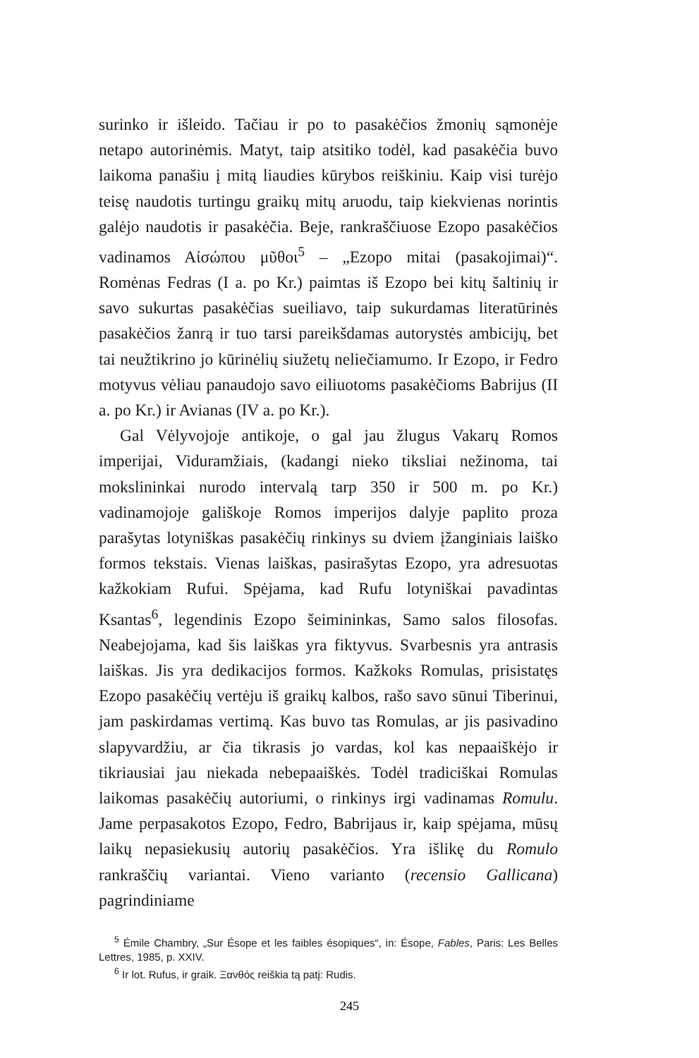surinko ir išleido. Tačiau ir po to pasakėčios žmonių sąmonėje netapo autorinėmis. Matyt, taip atsitiko todėl, kad pasakėčia buvo laikoma panašiu į mitą liaudies kūrybos reiškiniu. Kaip visi turėjo teisę naudotis turtingu graikų mitų aruodu, taip kiekvienas norintis galėjo naudotis ir pasakėčia. Beje, rankraščiuose Ezopo pasakėčios vadinamos Aἰσώπου μῦθοι<sup>5</sup> – „Ezopo mitai (pasakojimai)“. Romėnas Fedras (I a. po Kr.) paimtas iš Ezopo bei kitų šaltinių ir savo sukurtas pasakėčias sueiliavo, taip sukurdamas literatūrinės pasakėčios žanrą ir tuo tarsi pareikšdamas autorystės ambicijų, bet tai neužtikrino jo kūrinėlių siužetų neliečiamumo. Ir Ezopo, ir Fedro motyvus vėliau panaudojo savo eiliuotoms pasakėčioms Babrijus (II a. po Kr.) ir Avianas (IV a. po Kr.).
Gal Vėlyvojoje antikoje, o gal jau žlugus Vakarų Romos imperijai, Viduramžiais, (kadangi nieko tiksliai nežinoma, tai mokslininkai nurodo intervalą tarp 350 ir 500 m. po Kr.) vadinamojoje gališkoje Romos imperijos dalyje paplito proza parašytas lotyniškas pasakėčių rinkinys su dviem įžanginiais laiško formos tekstais. Vienas laiškas, pasirašytas Ezopo, yra adresuotas kažkokiam Rufui. Spėjama, kad Rufu lotyniškai pavadintas Ksantas<sup>6</sup>, legendinis Ezopo šeimininkas, Samo salos filosofas. Neabejojama, kad šis laiškas yra fiktyvus. Svarbesnis yra antrasis laiškas. Jis yra dedikacijos formos. Kažkoks Romulas, prisistatęs Ezopo pasakėčių vertėju iš graikų kalbos, rašo savo sūnui Tiberinui, jam paskirdamas vertimą. Kas buvo tas Romulas, ar jis pasivadino slapyvardžiu, ar čia tikrasis jo vardas, kol kas nepaaiškėjo ir tikriausiai jau niekada nebepaaiškės. Todėl tradiciškai Romulas laikomas pasakėčių autoriumi, o rinkinys irgi vadinamas Romulu. Jame perpasakotos Ezopo, Fedro, Babrijaus ir, kaip spėjama, mūsų laikų nepasiekusių autorių pasakėčios. Yra išlikę du Romulo rankraščių variantai. Vieno varianto (recensio Gallicana) pagrindiniame
<sup>5</sup> Émile Chambry, „Sur Ésope et les faibles ésopiques“, in: Ésope, Fables, Paris: Les Belles Lettres, 1985, p. XXIV.
<sup>6</sup> Ir lot. Rufus, ir graik. Ξανθός reiškia tą patį: Rudis.
245